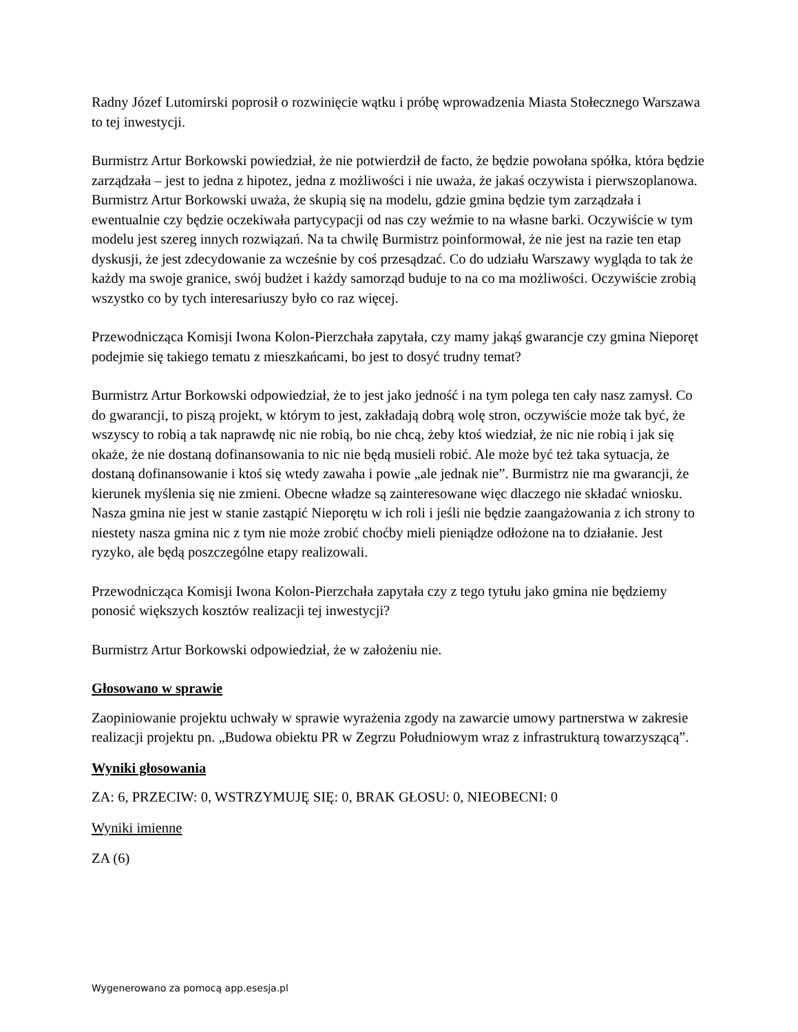Radny Józef Lutomirski poprosił o rozwinięcie wątku i próbę wprowadzenia Miasta Stołecznego Warszawa to tej inwestycji.
Burmistrz Artur Borkowski powiedział, że nie potwierdził de facto, że będzie powołana spółka, która będzie zarządzała – jest to jedna z hipotez, jedna z możliwości i nie uważa, że jakaś oczywista i pierwszoplanowa. Burmistrz Artur Borkowski uważa, że skupią się na modelu, gdzie gmina będzie tym zarządzała i ewentualnie czy będzie oczekiwała partycypacji od nas czy weźmie to na własne barki. Oczywiście w tym modelu jest szereg innych rozwiązań. Na ta chwilę Burmistrz poinformował, że nie jest na razie ten etap dyskusji, że jest zdecydowanie za wcześnie by coś przesądzać. Co do udziału Warszawy wygląda to tak że każdy ma swoje granice, swój budżet i każdy samorząd buduje to na co ma możliwości. Oczywiście zrobią wszystko co by tych interesariuszy było co raz więcej.
Przewodnicząca Komisji Iwona Kolon-Pierzchała zapytała, czy mamy jakąś gwarancje czy gmina Nieporęt podejmie się takiego tematu z mieszkańcami, bo jest to dosyć trudny temat?
Burmistrz Artur Borkowski odpowiedział, że to jest jako jedność i na tym polega ten cały nasz zamysł. Co do gwarancji, to piszą projekt, w którym to jest, zakładają dobrą wolę stron, oczywiście może tak być, że wszyscy to robią a tak naprawdę nic nie robią, bo nie chcą, żeby ktoś wiedział, że nic nie robią i jak się okaże, że nie dostaną dofinansowania to nic nie będą musieli robić. Ale może być też taka sytuacja, że dostaną dofinansowanie i ktoś się wtedy zawaha i powie „ale jednak nie”. Burmistrz nie ma gwarancji, że kierunek myślenia się nie zmieni. Obecne władze są zainteresowane więc dlaczego nie składać wniosku. Nasza gmina nie jest w stanie zastąpić Nieporętu w ich roli i jeśli nie będzie zaangażowania z ich strony to niestety nasza gmina nic z tym nie może zrobić choćby mieli pieniądze odłożone na to działanie. Jest ryzyko, ale będą poszczególne etapy realizowali.
Przewodnicząca Komisji Iwona Kolon-Pierzchała zapytała czy z tego tytułu jako gmina nie będziemy ponosić większych kosztów realizacji tej inwestycji?
Burmistrz Artur Borkowski odpowiedział, że w założeniu nie.
Głosowano w sprawie
Zaopiniowanie projektu uchwały w sprawie wyrażenia zgody na zawarcie umowy partnerstwa w zakresie realizacji projektu pn. „Budowa obiektu PR w Zegrzu Południowym wraz z infrastrukturą towarzyszącą”.
Wyniki głosowania
ZA: 6, PRZECIW: 0, WSTRZYMUJĘ SIĘ: 0, BRAK GŁOSU: 0, NIEOBECNI: 0
Wyniki imienne
ZA (6)
Wygenerowano za pomocą app.esesja.pl